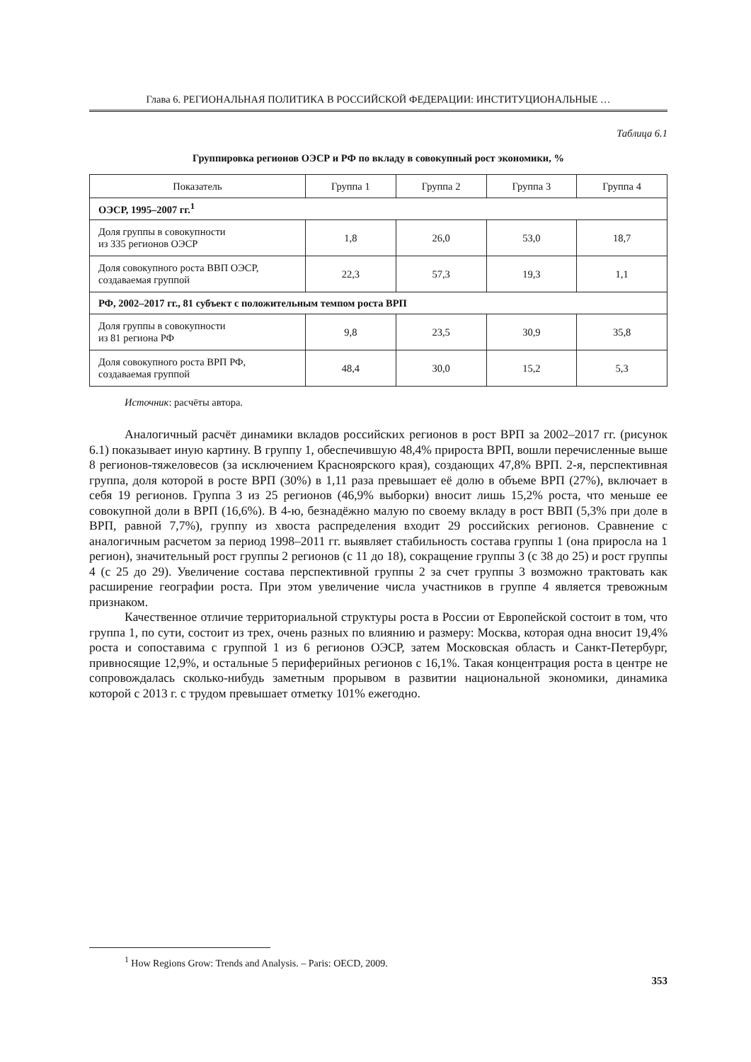Глава 6. РЕГИОНАЛЬНАЯ ПОЛИТИКА В РОССИЙСКОЙ ФЕДЕРАЦИИ: ИНСТИТУЦИОНАЛЬНЫЕ …
Таблица 6.1
Группировка регионов ОЭСР и РФ по вкладу в совокупный рост экономики, %
| Показатель | Группа 1 | Группа 2 | Группа 3 | Группа 4 |
| --- | --- | --- | --- | --- |
| ОЭСР, 1995–2007 гг.<sup>1</sup> | | | | |
| Доля группы в совокупности из 335 регионов ОЭСР | 1,8 | 26,0 | 53,0 | 18,7 |
| Доля совокупного роста ВВП ОЭСР, создаваемая группой | 22,3 | 57,3 | 19,3 | 1,1 |
| РФ, 2002–2017 гг., 81 субъект с положительным темпом роста ВРП | | | | |
| Доля группы в совокупности из 81 региона РФ | 9,8 | 23,5 | 30,9 | 35,8 |
| Доля совокупного роста ВРП РФ, создаваемая группой | 48,4 | 30,0 | 15,2 | 5,3 |
Источник: расчёты автора.
Аналогичный расчёт динамики вкладов российских регионов в рост ВРП за 2002–2017 гг. (рисунок 6.1) показывает иную картину. В группу 1, обеспечившую 48,4% прироста ВРП, вошли перечисленные выше 8 регионов-тяжеловесов (за исключением Красноярского края), создающих 47,8% ВРП. 2-я, перспективная группа, доля которой в росте ВРП (30%) в 1,11 раза превышает её долю в объеме ВРП (27%), включает в себя 19 регионов. Группа 3 из 25 регионов (46,9% выборки) вносит лишь 15,2% роста, что меньше ее совокупной доли в ВРП (16,6%). В 4-ю, безнадёжно малую по своему вкладу в рост ВВП (5,3% при доле в ВРП, равной 7,7%), группу из хвоста распределения входит 29 российских регионов. Сравнение с аналогичным расчетом за период 1998–2011 гг. выявляет стабильность состава группы 1 (она приросла на 1 регион), значительный рост группы 2 регионов (с 11 до 18), сокращение группы 3 (с 38 до 25) и рост группы 4 (с 25 до 29). Увеличение состава перспективной группы 2 за счет группы 3 возможно трактовать как расширение географии роста. При этом увеличение числа участников в группе 4 является тревожным признаком.
Качественное отличие территориальной структуры роста в России от Европейской состоит в том, что группа 1, по сути, состоит из трех, очень разных по влиянию и размеру: Москва, которая одна вносит 19,4% роста и сопоставима с группой 1 из 6 регионов ОЭСР, затем Московская область и Санкт-Петербург, привносящие 12,9%, и остальные 5 периферийных регионов с 16,1%. Такая концентрация роста в центре не сопровождалась сколько-нибудь заметным прорывом в развитии национальной экономики, динамика которой с 2013 г. с трудом превышает отметку 101% ежегодно.
<sup>1</sup> How Regions Grow: Trends and Analysis. – Paris: OECD, 2009.
353